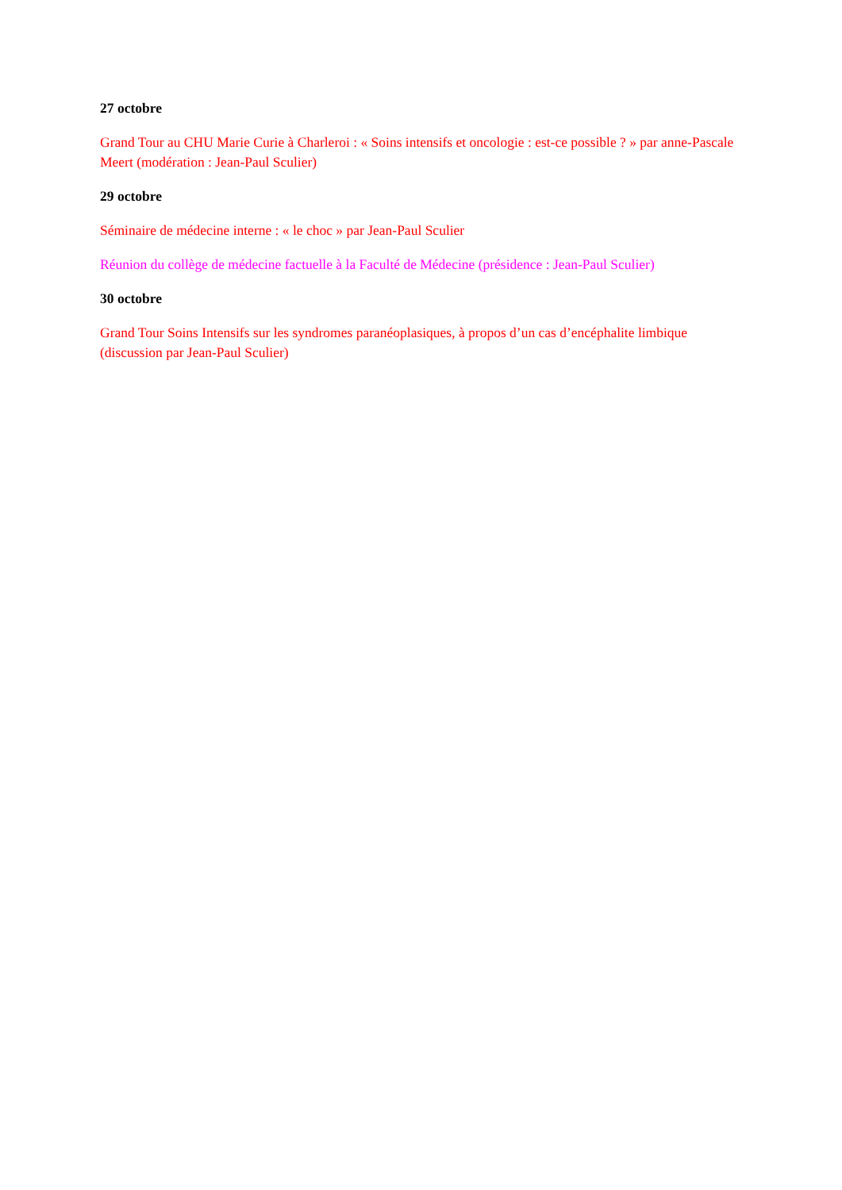27 octobre
Grand Tour au CHU Marie Curie à Charleroi : « Soins intensifs et oncologie : est-ce possible ? » par anne-Pascale Meert (modération : Jean-Paul Sculier)
29 octobre
Séminaire de médecine interne : « le choc » par Jean-Paul Sculier
Réunion du collège de médecine factuelle à la Faculté de Médecine (présidence : Jean-Paul Sculier)
30 octobre
Grand Tour Soins Intensifs sur les syndromes paranéoplasiques, à propos d’un cas d’encéphalite limbique (discussion par Jean-Paul Sculier)